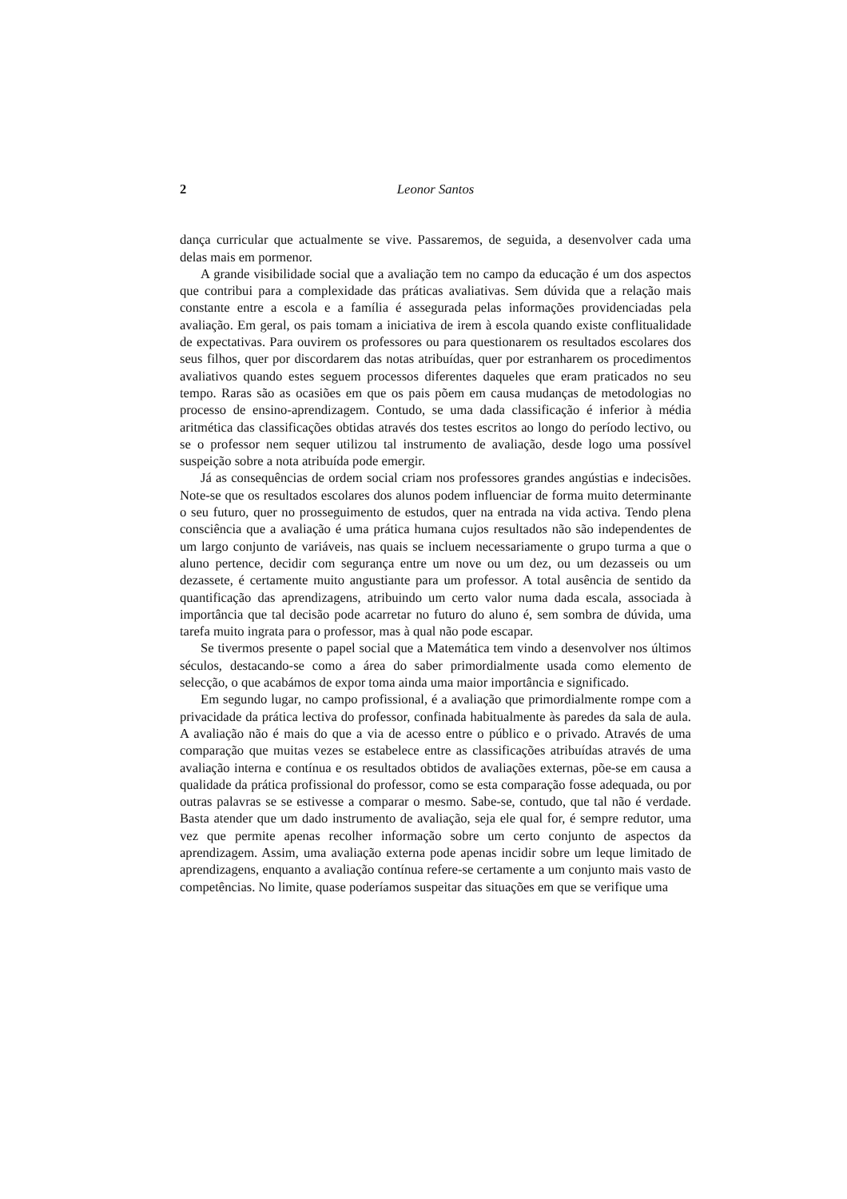2 Leonor Santos
dança curricular que actualmente se vive. Passaremos, de seguida, a desenvolver cada uma delas mais em pormenor.
A grande visibilidade social que a avaliação tem no campo da educação é um dos aspectos que contribui para a complexidade das práticas avaliativas. Sem dúvida que a relação mais constante entre a escola e a família é assegurada pelas informações providenciadas pela avaliação. Em geral, os pais tomam a iniciativa de irem à escola quando existe conflitualidade de expectativas. Para ouvirem os professores ou para questionarem os resultados escolares dos seus filhos, quer por discordarem das notas atribuídas, quer por estranharem os procedimentos avaliativos quando estes seguem processos diferentes daqueles que eram praticados no seu tempo. Raras são as ocasiões em que os pais põem em causa mudanças de metodologias no processo de ensino-aprendizagem. Contudo, se uma dada classificação é inferior à média aritmética das classificações obtidas através dos testes escritos ao longo do período lectivo, ou se o professor nem sequer utilizou tal instrumento de avaliação, desde logo uma possível suspeição sobre a nota atribuída pode emergir.
Já as consequências de ordem social criam nos professores grandes angústias e indecisões. Note-se que os resultados escolares dos alunos podem influenciar de forma muito determinante o seu futuro, quer no prosseguimento de estudos, quer na entrada na vida activa. Tendo plena consciência que a avaliação é uma prática humana cujos resultados não são independentes de um largo conjunto de variáveis, nas quais se incluem necessariamente o grupo turma a que o aluno pertence, decidir com segurança entre um nove ou um dez, ou um dezasseis ou um dezassete, é certamente muito angustiante para um professor. A total ausência de sentido da quantificação das aprendizagens, atribuindo um certo valor numa dada escala, associada à importância que tal decisão pode acarretar no futuro do aluno é, sem sombra de dúvida, uma tarefa muito ingrata para o professor, mas à qual não pode escapar.
Se tivermos presente o papel social que a Matemática tem vindo a desenvolver nos últimos séculos, destacando-se como a área do saber primordialmente usada como elemento de selecção, o que acabámos de expor toma ainda uma maior importância e significado.
Em segundo lugar, no campo profissional, é a avaliação que primordialmente rompe com a privacidade da prática lectiva do professor, confinada habitualmente às paredes da sala de aula. A avaliação não é mais do que a via de acesso entre o público e o privado. Através de uma comparação que muitas vezes se estabelece entre as classificações atribuídas através de uma avaliação interna e contínua e os resultados obtidos de avaliações externas, põe-se em causa a qualidade da prática profissional do professor, como se esta comparação fosse adequada, ou por outras palavras se se estivesse a comparar o mesmo. Sabe-se, contudo, que tal não é verdade. Basta atender que um dado instrumento de avaliação, seja ele qual for, é sempre redutor, uma vez que permite apenas recolher informação sobre um certo conjunto de aspectos da aprendizagem. Assim, uma avaliação externa pode apenas incidir sobre um leque limitado de aprendizagens, enquanto a avaliação contínua refere-se certamente a um conjunto mais vasto de competências. No limite, quase poderíamos suspeitar das situações em que se verifique uma